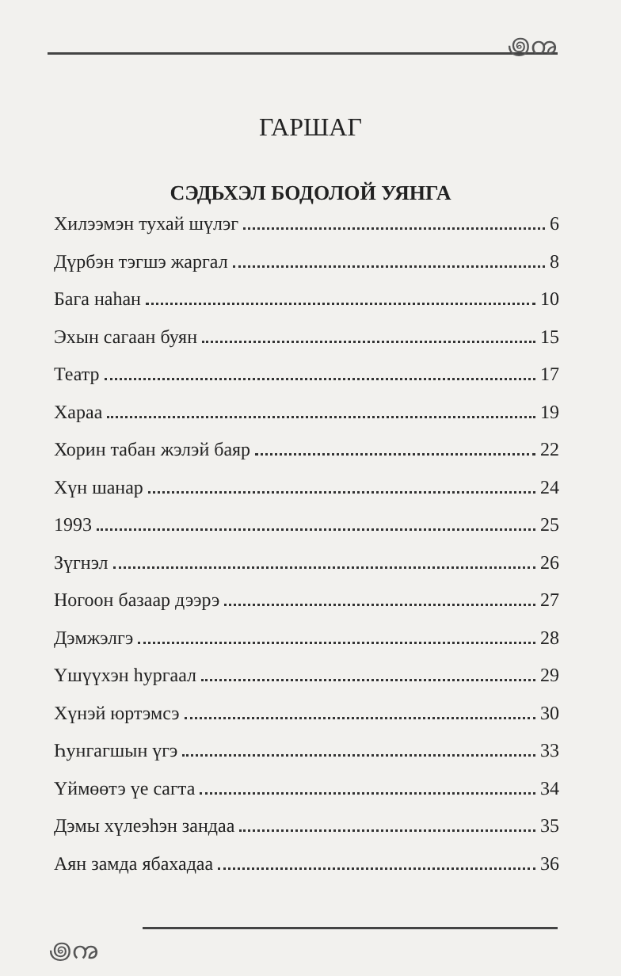꩜ꩠ
꩜ꩠ
ГАРШАГ
СЭДЬХЭЛ БОДОЛОЙ УЯНГА
Хилээмэн тухай шүлэг 6
Дүрбэн тэгшэ жаргал 8
Бага наһан 10
Эхын сагаан буян 15
Театр 17
Хараа 19
Хорин табан жэлэй баяр 22
Хүн шанар 24
1993 25
Зүгнэл 26
Ногоон базаар дээрэ 27
Дэмжэлгэ 28
Үшүүхэн һургаал 29
Хүнэй юртэмсэ 30
Һунгагшын үгэ 33
Үймөөтэ үе сагта 34
Дэмы хүлеэһэн зандаа 35
Аян замда ябахадаа 36